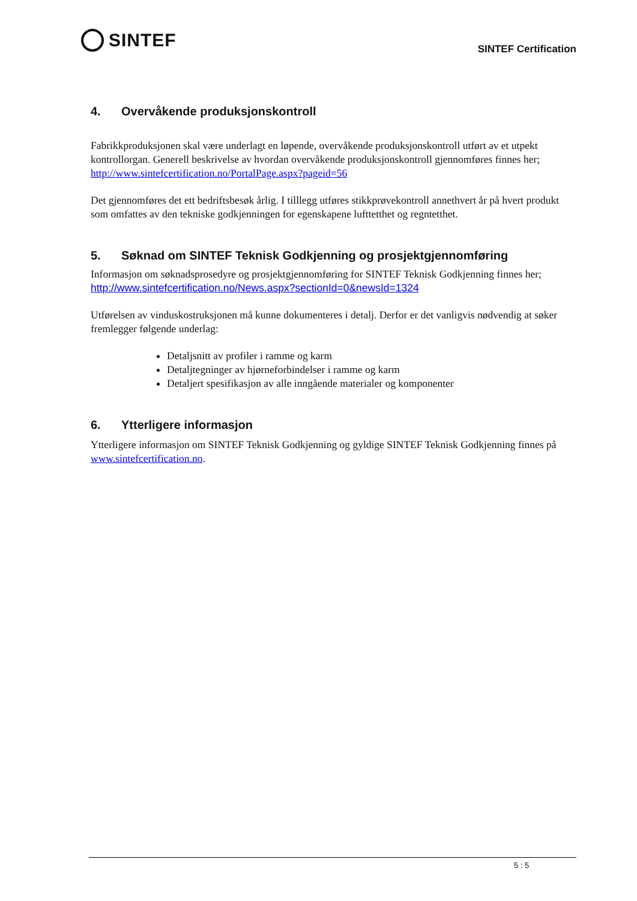SINTEF
SINTEF Certification
4. Overvåkende produksjonskontroll
Fabrikkproduksjonen skal være underlagt en løpende, overvåkende produksjonskontroll utført av et utpekt kontrollorgan. Generell beskrivelse av hvordan overvåkende produksjonskontroll gjennomføres finnes her; http://www.sintefcertification.no/PortalPage.aspx?pageid=56
Det gjennomføres det ett bedriftsbesøk årlig. I tilllegg utføres stikkprøvekontroll annethvert år på hvert produkt som omfattes av den tekniske godkjenningen for egenskapene lufttetthet og regntetthet.
5. Søknad om SINTEF Teknisk Godkjenning og prosjektgjennomføring
Informasjon om søknadsprosedyre og prosjektgjennomføring for SINTEF Teknisk Godkjenning finnes her;
http://www.sintefcertification.no/News.aspx?sectionId=0&newsId=1324
Utførelsen av vinduskostruksjonen må kunne dokumenteres i detalj. Derfor er det vanligvis nødvendig at søker fremlegger følgende underlag:
Detaljsnitt av profiler i ramme og karm
Detaljtegninger av hjørneforbindelser i ramme og karm
Detaljert spesifikasjon av alle inngående materialer og komponenter
6. Ytterligere informasjon
Ytterligere informasjon om SINTEF Teknisk Godkjenning og gyldige SINTEF Teknisk Godkjenning finnes på www.sintefcertification.no.
5 : 5